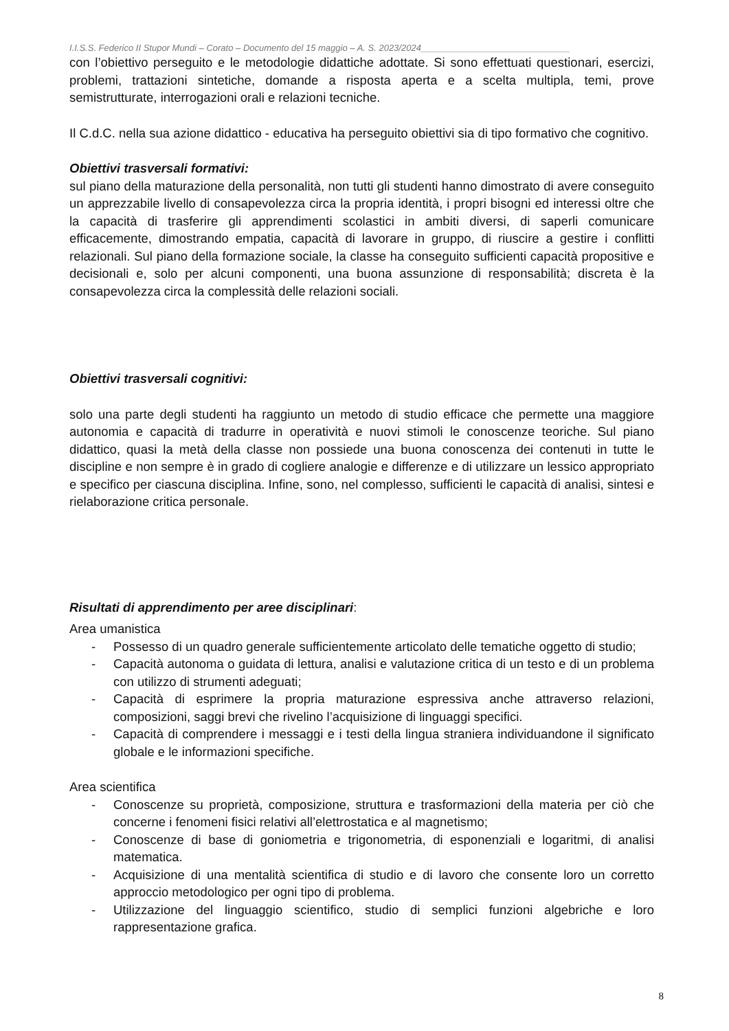I.I.S.S. Federico II Stupor Mundi – Corato – Documento del 15 maggio – A. S. 2023/2024______________________________
con l’obiettivo perseguito e le metodologie didattiche adottate. Si sono effettuati questionari, esercizi, problemi, trattazioni sintetiche, domande a risposta aperta e a scelta multipla, temi, prove semistrutturate, interrogazioni orali e relazioni tecniche.
Il C.d.C. nella sua azione didattico - educativa ha perseguito obiettivi sia di tipo formativo che cognitivo.
Obiettivi trasversali formativi:
sul piano della maturazione della personalità, non tutti gli studenti hanno dimostrato di avere conseguito un apprezzabile livello di consapevolezza circa la propria identità, i propri bisogni ed interessi oltre che la capacità di trasferire gli apprendimenti scolastici in ambiti diversi, di saperli comunicare efficacemente, dimostrando empatia, capacità di lavorare in gruppo, di riuscire a gestire i conflitti relazionali. Sul piano della formazione sociale, la classe ha conseguito sufficienti capacità propositive e decisionali e, solo per alcuni componenti, una buona assunzione di responsabilità; discreta è la consapevolezza circa la complessità delle relazioni sociali.
Obiettivi trasversali cognitivi:
solo una parte degli studenti ha raggiunto un metodo di studio efficace che permette una maggiore autonomia e capacità di tradurre in operatività e nuovi stimoli le conoscenze teoriche. Sul piano didattico, quasi la metà della classe non possiede una buona conoscenza dei contenuti in tutte le discipline e non sempre è in grado di cogliere analogie e differenze e di utilizzare un lessico appropriato e specifico per ciascuna disciplina. Infine, sono, nel complesso, sufficienti le capacità di analisi, sintesi e rielaborazione critica personale.
Risultati di apprendimento per aree disciplinari:
Area umanistica
- Possesso di un quadro generale sufficientemente articolato delle tematiche oggetto di studio;
- Capacità autonoma o guidata di lettura, analisi e valutazione critica di un testo e di un problema con utilizzo di strumenti adeguati;
- Capacità di esprimere la propria maturazione espressiva anche attraverso relazioni, composizioni, saggi brevi che rivelino l’acquisizione di linguaggi specifici.
- Capacità di comprendere i messaggi e i testi della lingua straniera individuandone il significato globale e le informazioni specifiche.
Area scientifica
- Conoscenze su proprietà, composizione, struttura e trasformazioni della materia per ciò che concerne i fenomeni fisici relativi all’elettrostatica e al magnetismo;
- Conoscenze di base di goniometria e trigonometria, di esponenziali e logaritmi, di analisi matematica.
- Acquisizione di una mentalità scientifica di studio e di lavoro che consente loro un corretto approccio metodologico per ogni tipo di problema.
- Utilizzazione del linguaggio scientifico, studio di semplici funzioni algebriche e loro rappresentazione grafica.
8